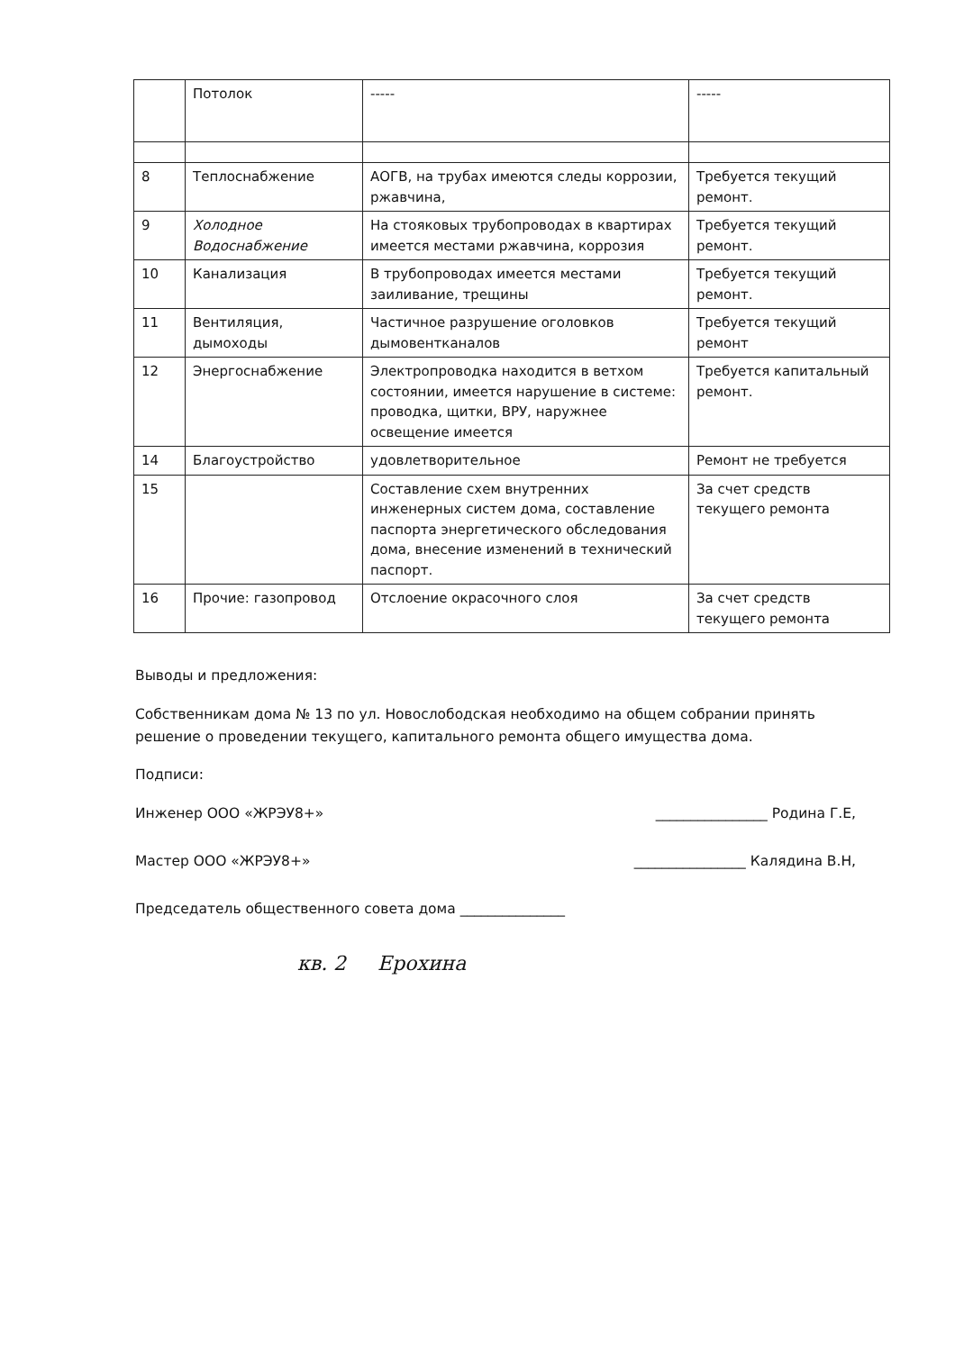| | Потолок | ----- | ----- |
| 8 | Теплоснабжение | АОГВ, на трубах имеются следы коррозии, ржавчина, | Требуется текущий ремонт. |
| 9 | Холодное Водоснабжение | На стояковых трубопроводах в квартирах имеется местами ржавчина, коррозия | Требуется текущий ремонт. |
| 10 | Канализация | В трубопроводах имеется местами заиливание, трещины | Требуется текущий ремонт. |
| 11 | Вентиляция, дымоходы | Частичное разрушение оголовков дымовентканалов | Требуется текущий ремонт |
| 12 | Энергоснабжение | Электропроводка находится в ветхом состоянии, имеется нарушение в системе: проводка, щитки, ВРУ, наружнее освещение имеется | Требуется капитальный ремонт. |
| 14 | Благоустройство | удовлетворительное | Ремонт не требуется |
| 15 | | Составление схем внутренних инженерных систем дома, составление паспорта энергетического обследования дома, внесение изменений в технический паспорт. | За счет средств текущего ремонта |
| 16 | Прочие: газопровод | Отслоение окрасочного слоя | За счет средств текущего ремонта |
Выводы и предложения:
Собственникам дома № 13 по ул. Новослободская необходимо на общем собрании принять решение о проведении текущего, капитального ремонта общего имущества дома.
Подписи:
Инженер ООО «ЖРЭУ8+» ________________ Родина Г.Е,
Мастер ООО «ЖРЭУ8+» ________________ Калядина В.Н,
Председатель общественного совета дома _______________
кв. 2 Ерохина